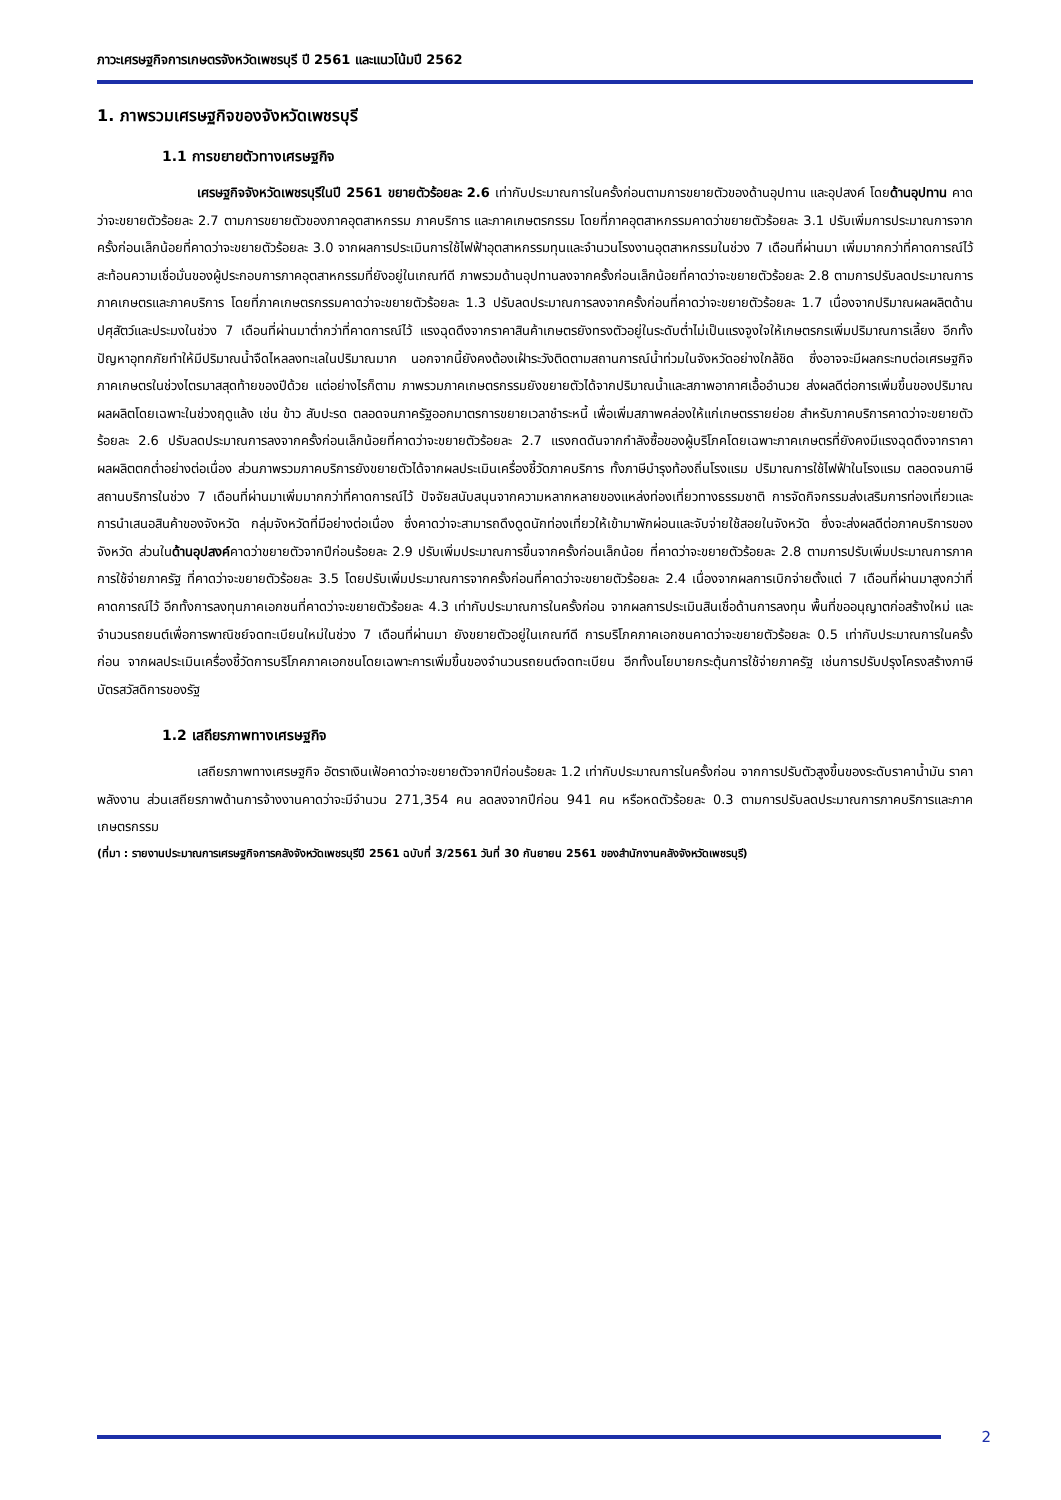ภาวะเศรษฐกิจการเกษตรจังหวัดเพชรบุรี ปี 2561 และแนวโน้มปี 2562
1. ภาพรวมเศรษฐกิจของจังหวัดเพชรบุรี
1.1 การขยายตัวทางเศรษฐกิจ
เศรษฐกิจจังหวัดเพชรบุรีในปี 2561 ขยายตัวร้อยละ 2.6 เท่ากับประมาณการในครั้งก่อนตามการขยายตัวของด้านอุปทาน และอุปสงค์ โดยด้านอุปทาน คาดว่าจะขยายตัวร้อยละ 2.7 ตามการขยายตัวของภาคอุตสาหกรรม ภาคบริการ และภาคเกษตรกรรม โดยที่ภาคอุตสาหกรรมคาดว่าขยายตัวร้อยละ 3.1 ปรับเพิ่มการประมาณการจากครั้งก่อนเล็กน้อยที่คาดว่าจะขยายตัวร้อยละ 3.0 จากผลการประเมินการใช้ไฟฟ้าอุตสาหกรรมทุนและจำนวนโรงงานอุตสาหกรรมในช่วง 7 เดือนที่ผ่านมา เพิ่มมากกว่าที่คาดการณ์ไว้ สะท้อนความเชื่อมั่นของผู้ประกอบการภาคอุตสาหกรรมที่ยังอยู่ในเกณฑ์ดี ภาพรวมด้านอุปทานลงจากครั้งก่อนเล็กน้อยที่คาดว่าจะขยายตัวร้อยละ 2.8 ตามการปรับลดประมาณการภาคเกษตรและภาคบริการ โดยที่ภาคเกษตรกรรมคาดว่าจะขยายตัวร้อยละ 1.3 ปรับลดประมาณการลงจากครั้งก่อนที่คาดว่าจะขยายตัวร้อยละ 1.7 เนื่องจากปริมาณผลผลิตด้านปศุสัตว์และประมงในช่วง 7 เดือนที่ผ่านมาต่ำกว่าที่คาดการณ์ไว้ แรงฉุดดึงจากราคาสินค้าเกษตรยังทรงตัวอยู่ในระดับต่ำไม่เป็นแรงจูงใจให้เกษตรกรเพิ่มปริมาณการเลี้ยง อีกทั้งปัญหาอุทกภัยทำให้มีปริมาณน้ำจืดไหลลงทะเลในปริมาณมาก นอกจากนี้ยังคงต้องเฝ้าระวังติดตามสถานการณ์น้ำท่วมในจังหวัดอย่างใกล้ชิด ซึ่งอาจจะมีผลกระทบต่อเศรษฐกิจภาคเกษตรในช่วงไตรมาสสุดท้ายของปีด้วย แต่อย่างไรก็ตาม ภาพรวมภาคเกษตรกรรมยังขยายตัวได้จากปริมาณน้ำและสภาพอากาศเอื้ออำนวย ส่งผลดีต่อการเพิ่มขึ้นของปริมาณผลผลิตโดยเฉพาะในช่วงฤดูแล้ง เช่น ข้าว สับปะรด ตลอดจนภาครัฐออกมาตรการขยายเวลาชำระหนี้ เพื่อเพิ่มสภาพคล่องให้แก่เกษตรรายย่อย สำหรับภาคบริการคาดว่าจะขยายตัวร้อยละ 2.6 ปรับลดประมาณการลงจากครั้งก่อนเล็กน้อยที่คาดว่าจะขยายตัวร้อยละ 2.7 แรงกดดันจากกำลังซื้อของผู้บริโภคโดยเฉพาะภาคเกษตรที่ยังคงมีแรงฉุดดึงจากราคาผลผลิตตกต่ำอย่างต่อเนื่อง ส่วนภาพรวมภาคบริการยังขยายตัวได้จากผลประเมินเครื่องชี้วัดภาคบริการ ทั้งภาษีบำรุงท้องถิ่นโรงแรม ปริมาณการใช้ไฟฟ้าในโรงแรม ตลอดจนภาษีสถานบริการในช่วง 7 เดือนที่ผ่านมาเพิ่มมากกว่าที่คาดการณ์ไว้ ปัจจัยสนับสนุนจากความหลากหลายของแหล่งท่องเที่ยวทางธรรมชาติ การจัดกิจกรรมส่งเสริมการท่องเที่ยวและการนำเสนอสินค้าของจังหวัด กลุ่มจังหวัดที่มีอย่างต่อเนื่อง ซึ่งคาดว่าจะสามารถดึงดูดนักท่องเที่ยวให้เข้ามาพักผ่อนและจับจ่ายใช้สอยในจังหวัด ซึ่งจะส่งผลดีต่อภาคบริการของจังหวัด ส่วนในด้านอุปสงค์คาดว่าขยายตัวจากปีก่อนร้อยละ 2.9 ปรับเพิ่มประมาณการขึ้นจากครั้งก่อนเล็กน้อย ที่คาดว่าจะขยายตัวร้อยละ 2.8 ตามการปรับเพิ่มประมาณการภาคการใช้จ่ายภาครัฐ ที่คาดว่าจะขยายตัวร้อยละ 3.5 โดยปรับเพิ่มประมาณการจากครั้งก่อนที่คาดว่าจะขยายตัวร้อยละ 2.4 เนื่องจากผลการเบิกจ่ายตั้งแต่ 7 เดือนที่ผ่านมาสูงกว่าที่คาดการณ์ไว้ อีกทั้งการลงทุนภาคเอกชนที่คาดว่าจะขยายตัวร้อยละ 4.3 เท่ากับประมาณการในครั้งก่อน จากผลการประเมินสินเชื่อด้านการลงทุน พื้นที่ขออนุญาตก่อสร้างใหม่ และจำนวนรถยนต์เพื่อการพาณิชย์จดทะเบียนใหม่ในช่วง 7 เดือนที่ผ่านมา ยังขยายตัวอยู่ในเกณฑ์ดี การบริโภคภาคเอกชนคาดว่าจะขยายตัวร้อยละ 0.5 เท่ากับประมาณการในครั้งก่อน จากผลประเมินเครื่องชี้วัดการบริโภคภาคเอกชนโดยเฉพาะการเพิ่มขึ้นของจำนวนรถยนต์จดทะเบียน อีกทั้งนโยบายกระตุ้นการใช้จ่ายภาครัฐ เช่นการปรับปรุงโครงสร้างภาษีบัตรสวัสดิการของรัฐ
1.2 เสถียรภาพทางเศรษฐกิจ
เสถียรภาพทางเศรษฐกิจ อัตราเงินเฟ้อคาดว่าจะขยายตัวจากปีก่อนร้อยละ 1.2 เท่ากับประมาณการในครั้งก่อน จากการปรับตัวสูงขึ้นของระดับราคาน้ำมัน ราคาพลังงาน ส่วนเสถียรภาพด้านการจ้างงานคาดว่าจะมีจำนวน 271,354 คน ลดลงจากปีก่อน 941 คน หรือหดตัวร้อยละ 0.3 ตามการปรับลดประมาณการภาคบริการและภาคเกษตรกรรม
(ที่มา : รายงานประมาณการเศรษฐกิจการคลังจังหวัดเพชรบุรีปี 2561 ฉบับที่ 3/2561 วันที่ 30 กันยายน 2561 ของสำนักงานคลังจังหวัดเพชรบุรี)
2